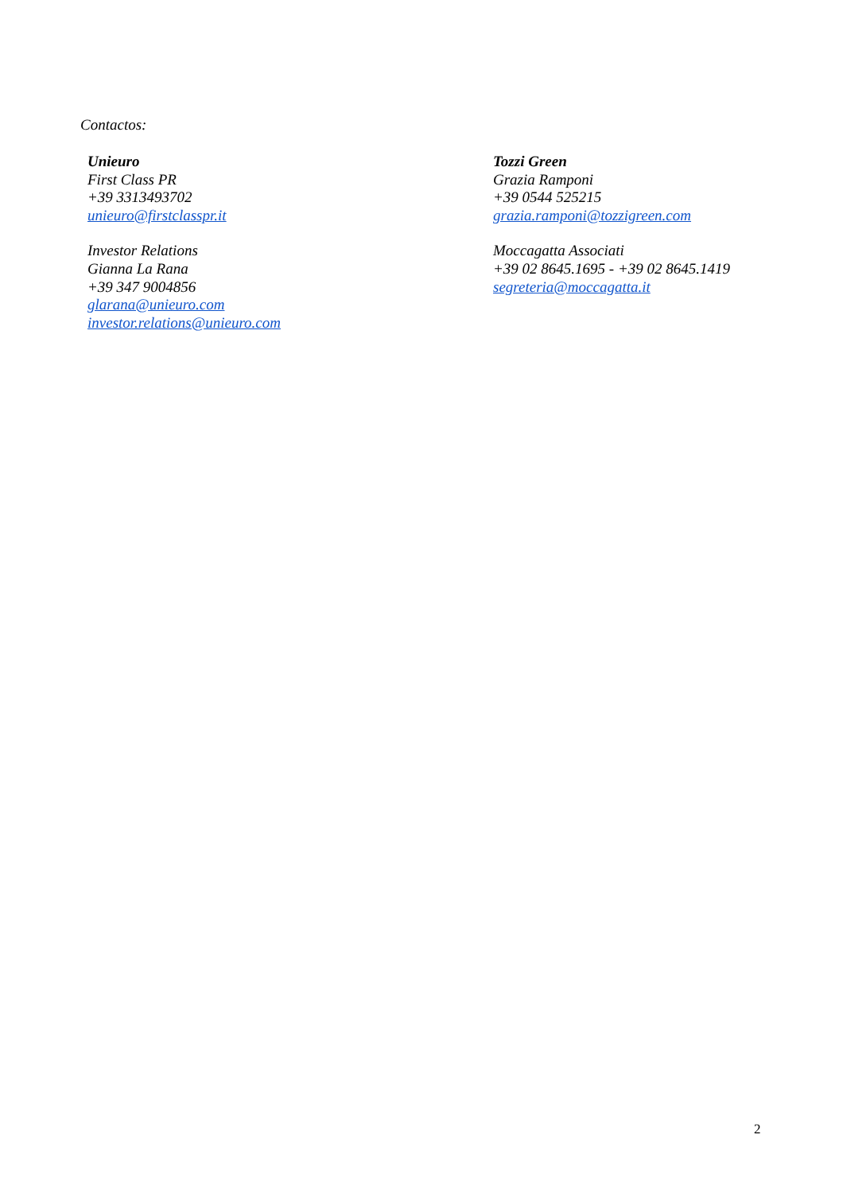Contactos:
Unieuro
First Class PR
+39 3313493702
unieuro@firstclasspr.it
Investor Relations
Gianna La Rana
+39 347 9004856
glarana@unieuro.com
investor.relations@unieuro.com
Tozzi Green
Grazia Ramponi
+39 0544 525215
grazia.ramponi@tozzigreen.com
Moccagatta Associati
+39 02 8645.1695 - +39 02 8645.1419
segreteria@moccagatta.it
2